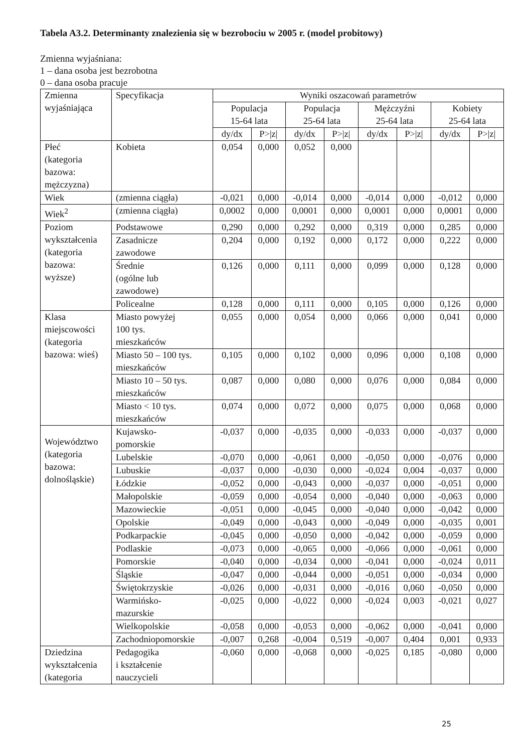Tabela A3.2. Determinanty znalezienia się w bezrobociu w 2005 r. (model probitowy)
Zmienna wyjaśniana:
1 – dana osoba jest bezrobotna
0 – dana osoba pracuje
| Zmienna wyjaśniająca | Specyfikacja | Wyniki oszacowań parametrów | | | | | | | |
| --- | --- | --- | --- | --- | --- | --- | --- | --- | --- |
| | | Populacja 15-64 lata | | Populacja 25-64 lata | | Mężczyźni 25-64 lata | | Kobiety 25-64 lata | |
| | | dy/dx | P>/z/ | dy/dx | P>/z/ | dy/dx | P>/z/ | dy/dx | P>/z/ |
| Płeć (kategoria bazowa: mężczyzna) | Kobieta | 0,054 | 0,000 | 0,052 | 0,000 | | | | |
| Wiek | (zmienna ciągła) | -0,021 | 0,000 | -0,014 | 0,000 | -0,014 | 0,000 | -0,012 | 0,000 |
| Wiek<sup>2</sup> | (zmienna ciągła) | 0,0002 | 0,000 | 0,0001 | 0,000 | 0,0001 | 0,000 | 0,0001 | 0,000 |
| Poziom wykształcenia (kategoria bazowa: wyższe) | Podstawowe | 0,290 | 0,000 | 0,292 | 0,000 | 0,319 | 0,000 | 0,285 | 0,000 |
| | Zasadnicze zawodowe | 0,204 | 0,000 | 0,192 | 0,000 | 0,172 | 0,000 | 0,222 | 0,000 |
| | Średnie (ogólne lub zawodowe) | 0,126 | 0,000 | 0,111 | 0,000 | 0,099 | 0,000 | 0,128 | 0,000 |
| | Policealne | 0,128 | 0,000 | 0,111 | 0,000 | 0,105 | 0,000 | 0,126 | 0,000 |
| Klasa miejscowości (kategoria bazowa: wieś) | Miasto powyżej 100 tys. mieszkańców | 0,055 | 0,000 | 0,054 | 0,000 | 0,066 | 0,000 | 0,041 | 0,000 |
| | Miasto 50 – 100 tys. mieszkańców | 0,105 | 0,000 | 0,102 | 0,000 | 0,096 | 0,000 | 0,108 | 0,000 |
| | Miasto 10 – 50 tys. mieszkańców | 0,087 | 0,000 | 0,080 | 0,000 | 0,076 | 0,000 | 0,084 | 0,000 |
| | Miasto < 10 tys. mieszkańców | 0,074 | 0,000 | 0,072 | 0,000 | 0,075 | 0,000 | 0,068 | 0,000 |
| Województwo (kategoria bazowa: dolnośląskie) | Kujawsko- pomorskie | -0,037 | 0,000 | -0,035 | 0,000 | -0,033 | 0,000 | -0,037 | 0,000 |
| | Lubelskie | -0,070 | 0,000 | -0,061 | 0,000 | -0,050 | 0,000 | -0,076 | 0,000 |
| | Lubuskie | -0,037 | 0,000 | -0,030 | 0,000 | -0,024 | 0,004 | -0,037 | 0,000 |
| | Łódzkie | -0,052 | 0,000 | -0,043 | 0,000 | -0,037 | 0,000 | -0,051 | 0,000 |
| | Małopolskie | -0,059 | 0,000 | -0,054 | 0,000 | -0,040 | 0,000 | -0,063 | 0,000 |
| | Mazowieckie | -0,051 | 0,000 | -0,045 | 0,000 | -0,040 | 0,000 | -0,042 | 0,000 |
| | Opolskie | -0,049 | 0,000 | -0,043 | 0,000 | -0,049 | 0,000 | -0,035 | 0,001 |
| | Podkarpackie | -0,045 | 0,000 | -0,050 | 0,000 | -0,042 | 0,000 | -0,059 | 0,000 |
| | Podlaskie | -0,073 | 0,000 | -0,065 | 0,000 | -0,066 | 0,000 | -0,061 | 0,000 |
| | Pomorskie | -0,040 | 0,000 | -0,034 | 0,000 | -0,041 | 0,000 | -0,024 | 0,011 |
| | Śląskie | -0,047 | 0,000 | -0,044 | 0,000 | -0,051 | 0,000 | -0,034 | 0,000 |
| | Świętokrzyskie | -0,026 | 0,000 | -0,031 | 0,000 | -0,016 | 0,060 | -0,050 | 0,000 |
| | Warmińsko- mazurskie | -0,025 | 0,000 | -0,022 | 0,000 | -0,024 | 0,003 | -0,021 | 0,027 |
| | Wielkopolskie | -0,058 | 0,000 | -0,053 | 0,000 | -0,062 | 0,000 | -0,041 | 0,000 |
| | Zachodniopomorskie | -0,007 | 0,268 | -0,004 | 0,519 | -0,007 | 0,404 | 0,001 | 0,933 |
| Dziedzina wykształcenia (kategoria | Pedagogika i kształcenie nauczycieli | -0,060 | 0,000 | -0,068 | 0,000 | -0,025 | 0,185 | -0,080 | 0,000 |
25